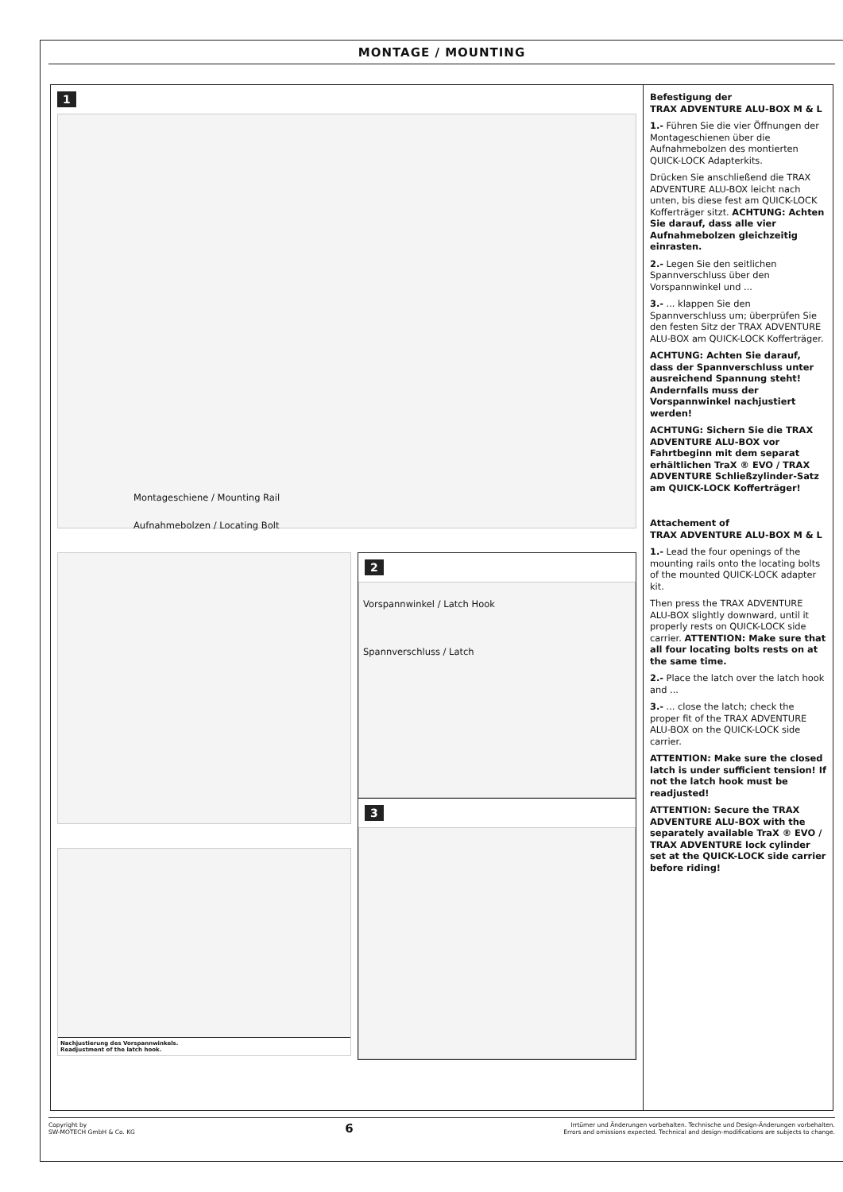MONTAGE / MOUNTING
1
Montageschiene / Mounting Rail
Aufnahmebolzen / Locating Bolt
Nachjustierung des Vorspannwinkels.
Readjustment of the latch hook.
2
Vorspannwinkel / Latch Hook
Spannverschluss / Latch
3
Befestigung der
TRAX ADVENTURE ALU-BOX M & L
1.- Führen Sie die vier Öffnungen der Montageschienen über die Aufnahmebolzen des montierten QUICK-LOCK Adapterkits.
Drücken Sie anschließend die TRAX ADVENTURE ALU-BOX leicht nach unten, bis diese fest am QUICK-LOCK Kofferträger sitzt. ACHTUNG: Achten Sie darauf, dass alle vier Aufnahmebolzen gleichzeitig einrasten.
2.- Legen Sie den seitlichen Spannverschluss über den Vorspannwinkel und ...
3.- ... klappen Sie den Spannverschluss um; überprüfen Sie den festen Sitz der TRAX ADVENTURE ALU-BOX am QUICK-LOCK Kofferträger.
ACHTUNG: Achten Sie darauf, dass der Spannverschluss unter ausreichend Spannung steht! Andernfalls muss der Vorspannwinkel nachjustiert werden!
ACHTUNG: Sichern Sie die TRAX ADVENTURE ALU-BOX vor Fahrtbeginn mit dem separat erhältlichen TraX ® EVO / TRAX ADVENTURE Schließzylinder-Satz am QUICK-LOCK Kofferträger!
Attachement of
TRAX ADVENTURE ALU-BOX M & L
1.- Lead the four openings of the mounting rails onto the locating bolts of the mounted QUICK-LOCK adapter kit.
Then press the TRAX ADVENTURE ALU-BOX slightly downward, until it properly rests on QUICK-LOCK side carrier. ATTENTION: Make sure that all four locating bolts rests on at the same time.
2.- Place the latch over the latch hook and ...
3.- ... close the latch; check the proper fit of the TRAX ADVENTURE ALU-BOX on the QUICK-LOCK side carrier.
ATTENTION: Make sure the closed latch is under sufficient tension! If not the latch hook must be readjusted!
ATTENTION: Secure the TRAX ADVENTURE ALU-BOX with the separately available TraX ® EVO / TRAX ADVENTURE lock cylinder set at the QUICK-LOCK side carrier before riding!
Copyright by
SW-MOTECH GmbH & Co. KG
6
Irrtümer und Änderungen vorbehalten. Technische und Design-Änderungen vorbehalten.
Errors and omissions expected. Technical and design-modifications are subjects to change.